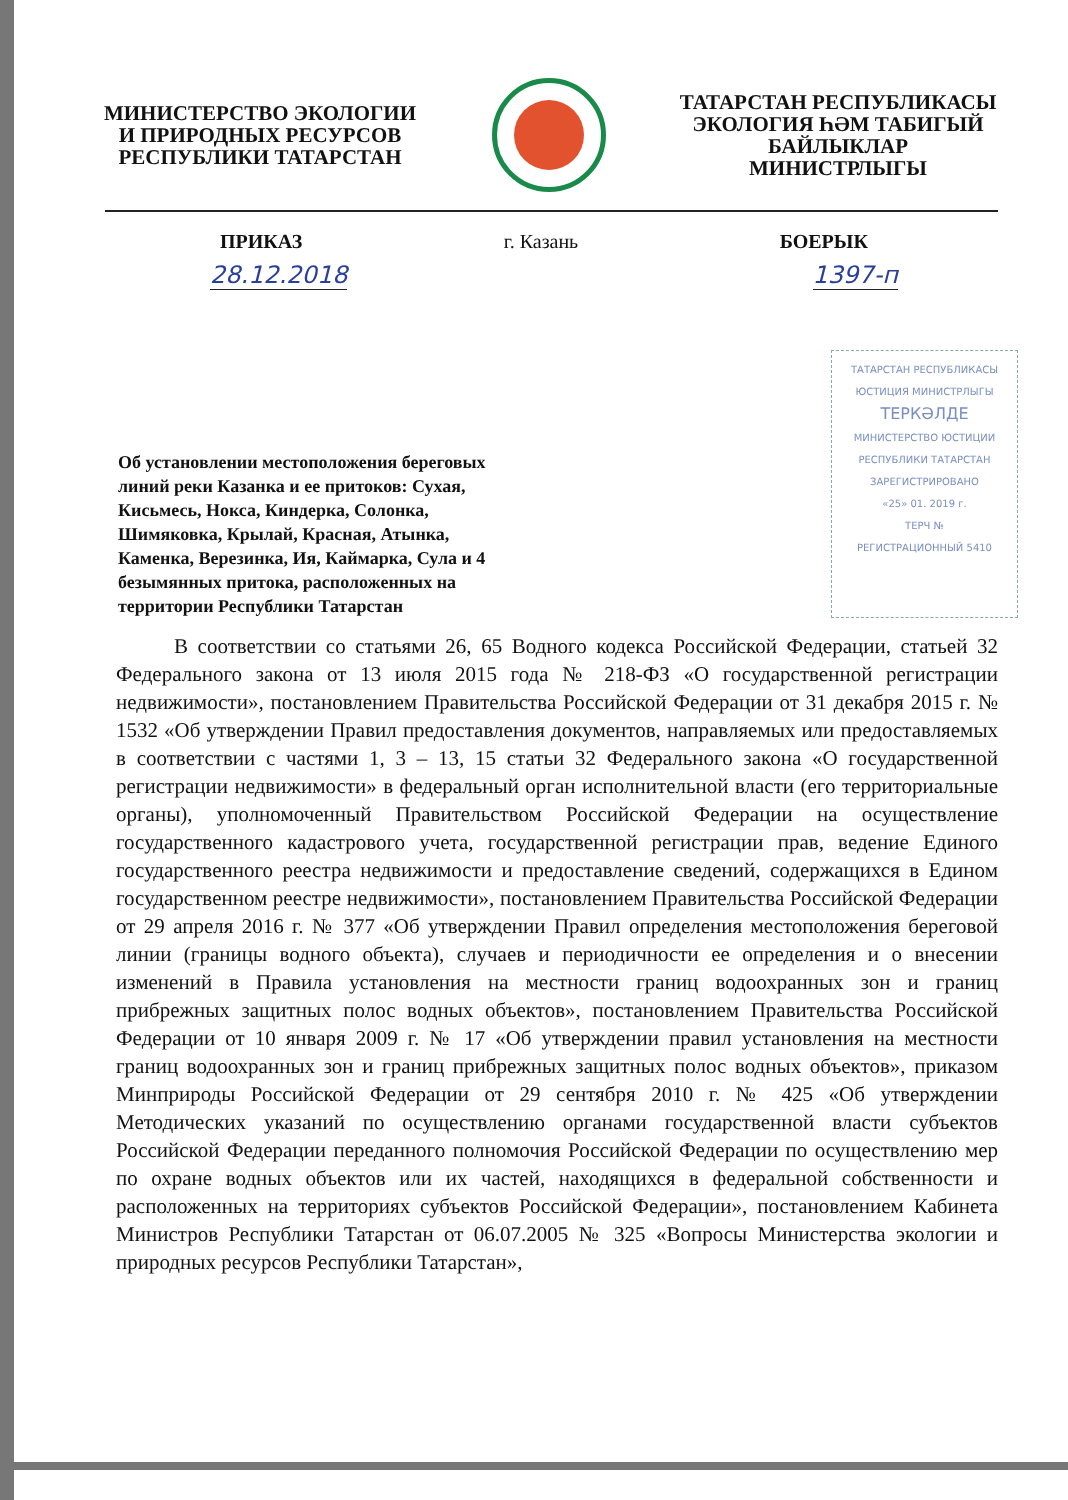МИНИСТЕРСТВО ЭКОЛОГИИ
И ПРИРОДНЫХ РЕСУРСОВ
РЕСПУБЛИКИ ТАТАРСТАН
ТАТАРСТАН РЕСПУБЛИКАСЫ
ЭКОЛОГИЯ ҺӘМ ТАБИГЫЙ
БАЙЛЫКЛАР МИНИСТРЛЫГЫ
ПРИКАЗ г. Казань БОЕРЫК
28.12.2018 1397-п
Об установлении местоположения береговых линий реки Казанка и ее притоков: Сухая, Кисьмесь, Нокса, Киндерка, Солонка, Шимяковка, Крылай, Красная, Атынка, Каменка, Верезинка, Ия, Каймарка, Сула и 4 безымянных притока, расположенных на территории Республики Татарстан
ТАТАРСТАН РЕСПУБЛИКАСЫ
ЮСТИЦИЯ МИНИСТРЛЫГЫ
ТЕРКӘЛДЕ
МИНИСТЕРСТВО ЮСТИЦИИ
РЕСПУБЛИКИ ТАТАРСТАН
ЗАРЕГИСТРИРОВАНО
«25» 01. 2019 г.
ТЕРЧ №
РЕГИСТРАЦИОННЫЙ 5410
В соответствии со статьями 26, 65 Водного кодекса Российской Федерации, статьей 32 Федерального закона от 13 июля 2015 года № 218-ФЗ «О государственной регистрации недвижимости», постановлением Правительства Российской Федерации от 31 декабря 2015 г. № 1532 «Об утверждении Правил предоставления документов, направляемых или предоставляемых в соответствии с частями 1, 3 – 13, 15 статьи 32 Федерального закона «О государственной регистрации недвижимости» в федеральный орган исполнительной власти (его территориальные органы), уполномоченный Правительством Российской Федерации на осуществление государственного кадастрового учета, государственной регистрации прав, ведение Единого государственного реестра недвижимости и предоставление сведений, содержащихся в Едином государственном реестре недвижимости», постановлением Правительства Российской Федерации от 29 апреля 2016 г. № 377 «Об утверждении Правил определения местоположения береговой линии (границы водного объекта), случаев и периодичности ее определения и о внесении изменений в Правила установления на местности границ водоохранных зон и границ прибрежных защитных полос водных объектов», постановлением Правительства Российской Федерации от 10 января 2009 г. № 17 «Об утверждении правил установления на местности границ водоохранных зон и границ прибрежных защитных полос водных объектов», приказом Минприроды Российской Федерации от 29 сентября 2010 г. № 425 «Об утверждении Методических указаний по осуществлению органами государственной власти субъектов Российской Федерации переданного полномочия Российской Федерации по осуществлению мер по охране водных объектов или их частей, находящихся в федеральной собственности и расположенных на территориях субъектов Российской Федерации», постановлением Кабинета Министров Республики Татарстан от 06.07.2005 № 325 «Вопросы Министерства экологии и природных ресурсов Республики Татарстан»,